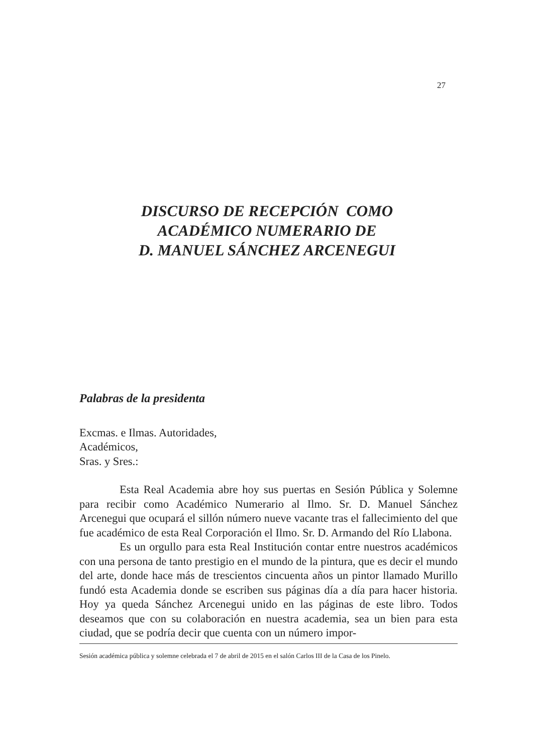27
DISCURSO DE RECEPCIÓN COMO
ACADÉMICO NUMERARIO DE
D. MANUEL SÁNCHEZ ARCENEGUI
Palabras de la presidenta
Excmas. e Ilmas. Autoridades,
Académicos,
Sras. y Sres.:
Esta Real Academia abre hoy sus puertas en Sesión Pública y Solemne para recibir como Académico Numerario al Ilmo. Sr. D. Manuel Sánchez Arcenegui que ocupará el sillón número nueve vacante tras el fallecimiento del que fue académico de esta Real Corporación el Ilmo. Sr. D. Armando del Río Llabona.
Es un orgullo para esta Real Institución contar entre nuestros académicos con una persona de tanto prestigio en el mundo de la pintura, que es decir el mundo del arte, donde hace más de trescientos cincuenta años un pintor llamado Murillo fundó esta Academia donde se escriben sus páginas día a día para hacer historia. Hoy ya queda Sánchez Arcenegui unido en las páginas de este libro. Todos deseamos que con su colaboración en nuestra academia, sea un bien para esta ciudad, que se podría decir que cuenta con un número impor-
Sesión académica pública y solemne celebrada el 7 de abril de 2015 en el salón Carlos III de la Casa de los Pinelo.